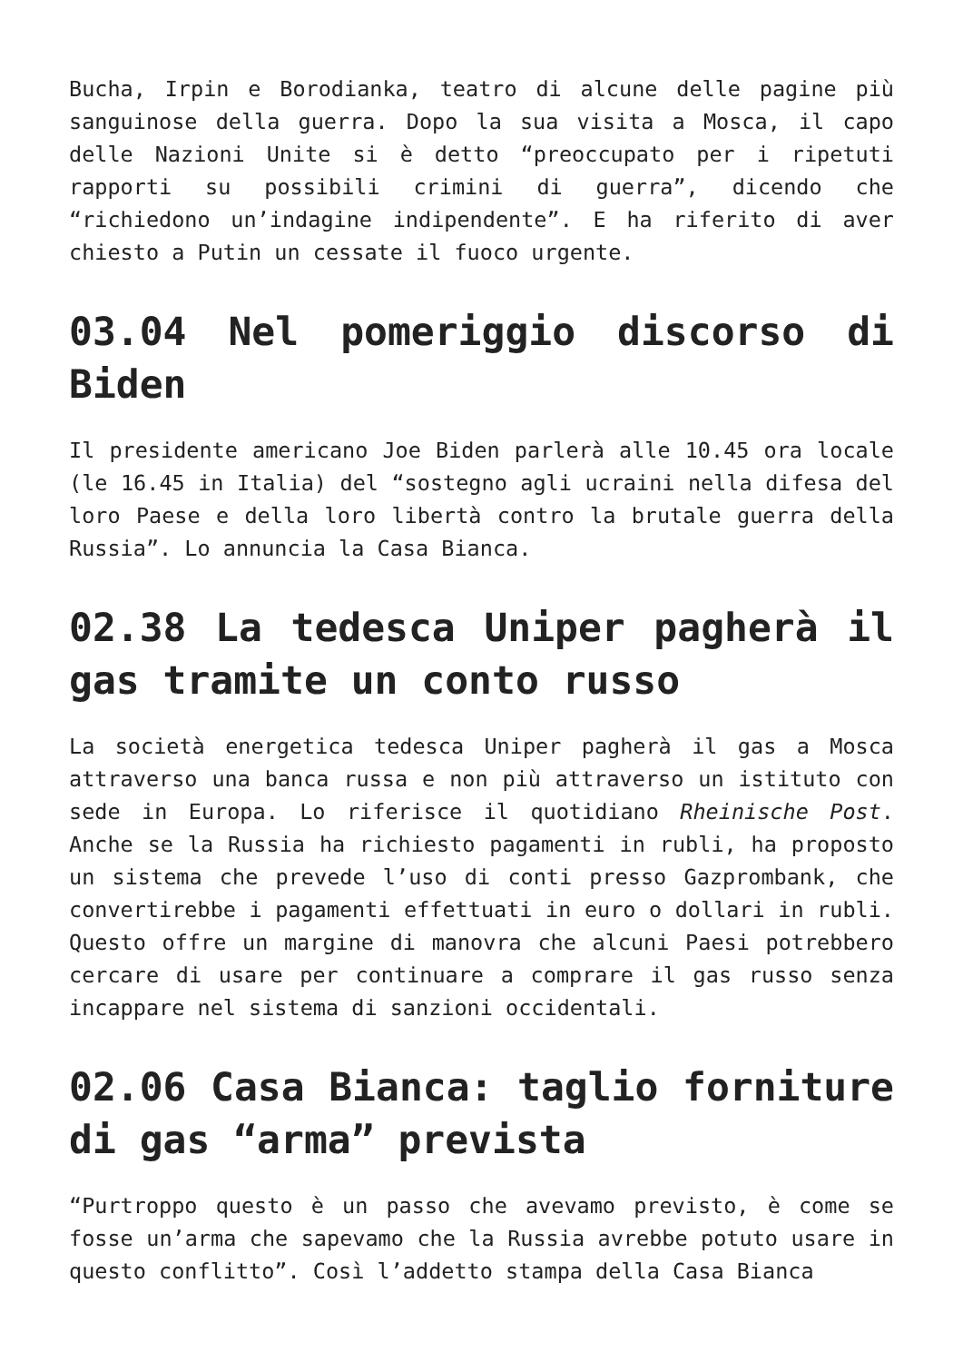Bucha, Irpin e Borodianka, teatro di alcune delle pagine più sanguinose della guerra. Dopo la sua visita a Mosca, il capo delle Nazioni Unite si è detto “preoccupato per i ripetuti rapporti su possibili crimini di guerra”, dicendo che “richiedono un’indagine indipendente”. E ha riferito di aver chiesto a Putin un cessate il fuoco urgente.
03.04 Nel pomeriggio discorso di Biden
Il presidente americano Joe Biden parlerà alle 10.45 ora locale (le 16.45 in Italia) del “sostegno agli ucraini nella difesa del loro Paese e della loro libertà contro la brutale guerra della Russia”. Lo annuncia la Casa Bianca.
02.38 La tedesca Uniper pagherà il gas tramite un conto russo
La società energetica tedesca Uniper pagherà il gas a Mosca attraverso una banca russa e non più attraverso un istituto con sede in Europa. Lo riferisce il quotidiano Rheinische Post. Anche se la Russia ha richiesto pagamenti in rubli, ha proposto un sistema che prevede l’uso di conti presso Gazprombank, che convertirebbe i pagamenti effettuati in euro o dollari in rubli. Questo offre un margine di manovra che alcuni Paesi potrebbero cercare di usare per continuare a comprare il gas russo senza incappare nel sistema di sanzioni occidentali.
02.06 Casa Bianca: taglio forniture di gas “arma” prevista
“Purtroppo questo è un passo che avevamo previsto, è come se fosse un’arma che sapevamo che la Russia avrebbe potuto usare in questo conflitto”. Così l’addetto stampa della Casa Bianca